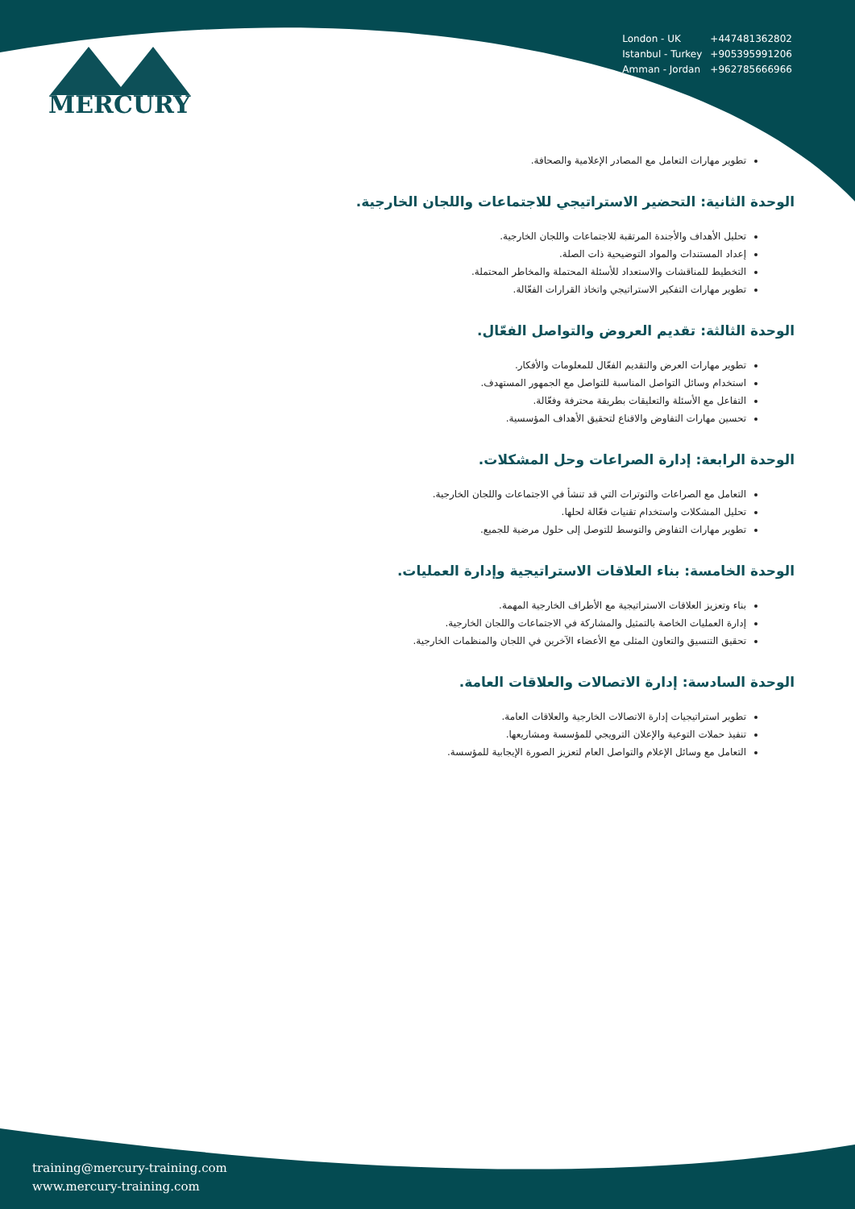| London - UK | +447481362802 |
| Istanbul - Turkey | +905395991206 |
| Amman - Jordan | +962785666966 |
MERCURY
تطوير مهارات التعامل مع المصادر الإعلامية والصحافة.
الوحدة الثانية: التحضير الاستراتيجي للاجتماعات واللجان الخارجية.
تحليل الأهداف والأجندة المرتقبة للاجتماعات واللجان الخارجية.
إعداد المستندات والمواد التوضيحية ذات الصلة.
التخطيط للمناقشات والاستعداد للأسئلة المحتملة والمخاطر المحتملة.
تطوير مهارات التفكير الاستراتيجي واتخاذ القرارات الفعّالة.
الوحدة الثالثة: تقديم العروض والتواصل الفعّال.
تطوير مهارات العرض والتقديم الفعّال للمعلومات والأفكار.
استخدام وسائل التواصل المناسبة للتواصل مع الجمهور المستهدف.
التفاعل مع الأسئلة والتعليقات بطريقة محترفة وفعّالة.
تحسين مهارات التفاوض والاقناع لتحقيق الأهداف المؤسسية.
الوحدة الرابعة: إدارة الصراعات وحل المشكلات.
التعامل مع الصراعات والتوترات التي قد تنشأ في الاجتماعات واللجان الخارجية.
تحليل المشكلات واستخدام تقنيات فعّالة لحلها.
تطوير مهارات التفاوض والتوسط للتوصل إلى حلول مرضية للجميع.
الوحدة الخامسة: بناء العلاقات الاستراتيجية وإدارة العمليات.
بناء وتعزيز العلاقات الاستراتيجية مع الأطراف الخارجية المهمة.
إدارة العمليات الخاصة بالتمثيل والمشاركة في الاجتماعات واللجان الخارجية.
تحقيق التنسيق والتعاون المثلى مع الأعضاء الآخرين في اللجان والمنظمات الخارجية.
الوحدة السادسة: إدارة الاتصالات والعلاقات العامة.
تطوير استراتيجيات إدارة الاتصالات الخارجية والعلاقات العامة.
تنفيذ حملات التوعية والإعلان الترويجي للمؤسسة ومشاريعها.
التعامل مع وسائل الإعلام والتواصل العام لتعزيز الصورة الإيجابية للمؤسسة.
training@mercury-training.com
www.mercury-training.com